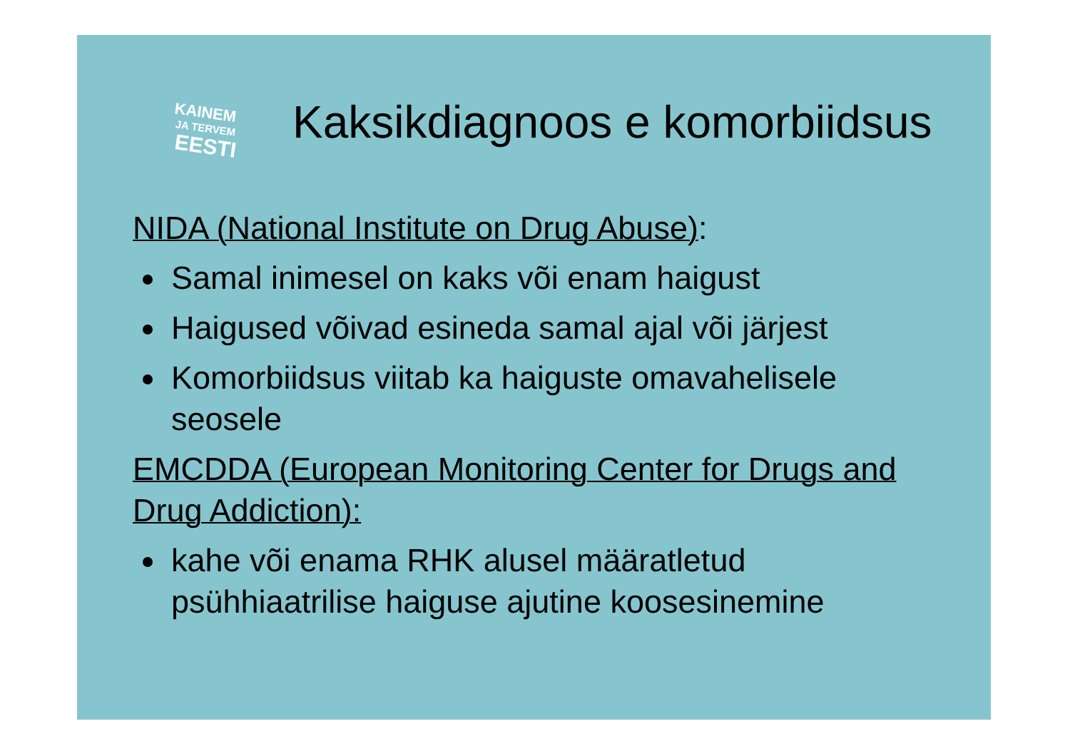KAINEM
JA TERVEM
EESTI
Kaksikdiagnoos e komorbiidsus
NIDA (National Institute on Drug Abuse):
Samal inimesel on kaks või enam haigust
Haigused võivad esineda samal ajal või järjest
Komorbiidsus viitab ka haiguste omavahelisele seosele
EMCDDA (European Monitoring Center for Drugs and Drug Addiction):
kahe või enama RHK alusel määratletud psühhiaatrilise haiguse ajutine koosesinemine